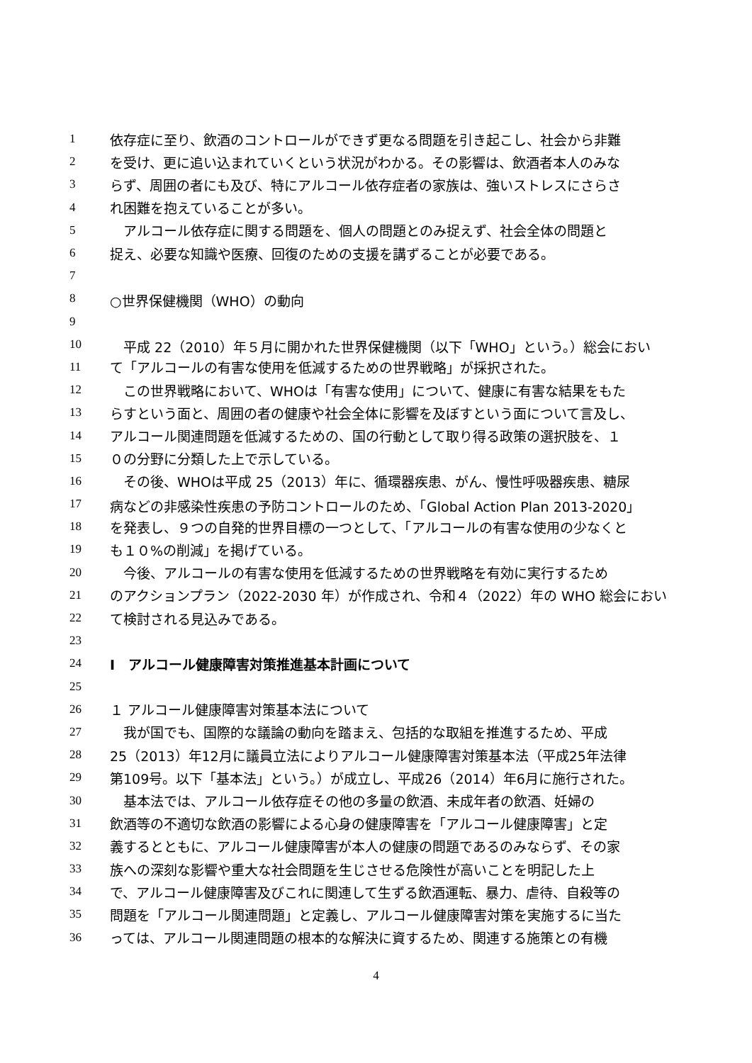1 依存症に至り、飲酒のコントロールができず更なる問題を引き起こし、社会から非難
2 を受け、更に追い込まれていくという状況がわかる。その影響は、飲酒者本人のみな
3 らず、周囲の者にも及び、特にアルコール依存症者の家族は、強いストレスにさらさ
4 れ困難を抱えていることが多い。
5　アルコール依存症に関する問題を、個人の問題とのみ捉えず、社会全体の問題と
6 捉え、必要な知識や医療、回復のための支援を講ずることが必要である。
7
8 ○世界保健機関（WHO）の動向
9
10　平成 22（2010）年５月に開かれた世界保健機関（以下「WHO」という。）総会におい
11 て「アルコールの有害な使用を低減するための世界戦略」が採択された。
12　この世界戦略において、WHOは「有害な使用」について、健康に有害な結果をもた
13 らすという面と、周囲の者の健康や社会全体に影響を及ぼすという面について言及し、
14 アルコール関連問題を低減するための、国の行動として取り得る政策の選択肢を、１
15 ０の分野に分類した上で示している。
16　その後、WHOは平成 25（2013）年に、循環器疾患、がん、慢性呼吸器疾患、糖尿
17 病などの非感染性疾患の予防コントロールのため、「Global Action Plan 2013-2020」
18 を発表し、９つの自発的世界目標の一つとして、「アルコールの有害な使用の少なくと
19 も１０%の削減」を掲げている。
20　今後、アルコールの有害な使用を低減するための世界戦略を有効に実行するため
21 のアクションプラン（2022-2030 年）が作成され、令和４（2022）年の WHO 総会におい
22 て検討される見込みである。
23
24 Ⅰ　アルコール健康障害対策推進基本計画について
25
26 １ アルコール健康障害対策基本法について
27　我が国でも、国際的な議論の動向を踏まえ、包括的な取組を推進するため、平成
28 25（2013）年12月に議員立法によりアルコール健康障害対策基本法（平成25年法律
29 第109号。以下「基本法」という。）が成立し、平成26（2014）年6月に施行された。
30　基本法では、アルコール依存症その他の多量の飲酒、未成年者の飲酒、妊婦の
31 飲酒等の不適切な飲酒の影響による心身の健康障害を「アルコール健康障害」と定
32 義するとともに、アルコール健康障害が本人の健康の問題であるのみならず、その家
33 族への深刻な影響や重大な社会問題を生じさせる危険性が高いことを明記した上
34 で、アルコール健康障害及びこれに関連して生ずる飲酒運転、暴力、虐待、自殺等の
35 問題を「アルコール関連問題」と定義し、アルコール健康障害対策を実施するに当た
36 っては、アルコール関連問題の根本的な解決に資するため、関連する施策との有機
4